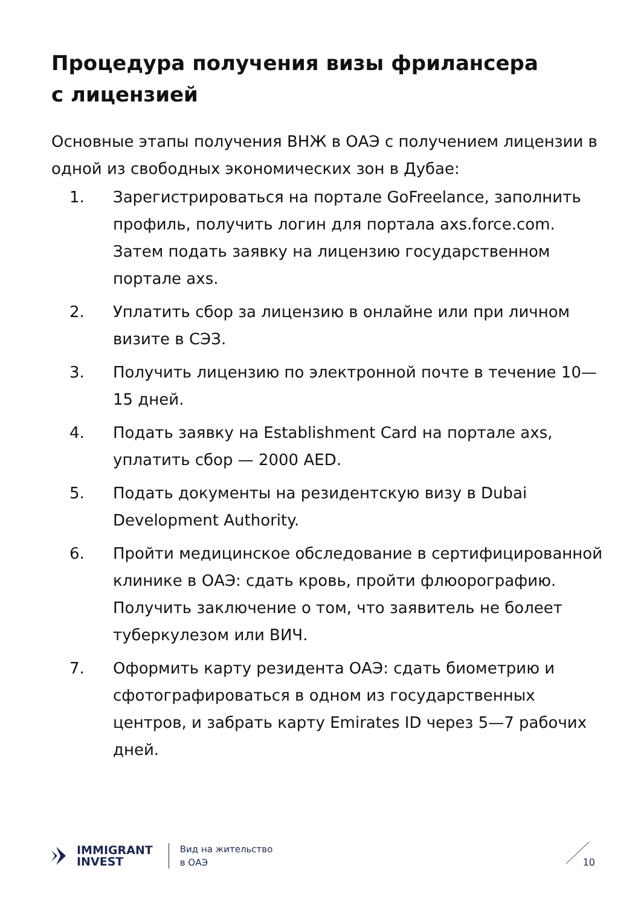Процедура получения визы фрилансера
с лицензией
Основные этапы получения ВНЖ в ОАЭ с получением лицензии в одной из свободных экономических зон в Дубае:
1. Зарегистрироваться на портале GoFreelance, заполнить профиль, получить логин для портала axs.force.com. Затем подать заявку на лицензию государственном портале axs.
2. Уплатить сбор за лицензию в онлайне или при личном визите в СЭЗ.
3. Получить лицензию по электронной почте в течение 10—15 дней.
4. Подать заявку на Establishment Card на портале axs, уплатить сбор — 2000 AED.
5. Подать документы на резидентскую визу в Dubai Development Authority.
6. Пройти медицинское обследование в сертифицированной клинике в ОАЭ: сдать кровь, пройти флюорографию. Получить заключение о том, что заявитель не болеет туберкулезом или ВИЧ.
7. Оформить карту резидента ОАЭ: сдать биометрию и сфотографироваться в одном из государственных центров, и забрать карту Emirates ID через 5—7 рабочих дней.
IMMIGRANT
INVEST
Вид на жительство
в ОАЭ
10